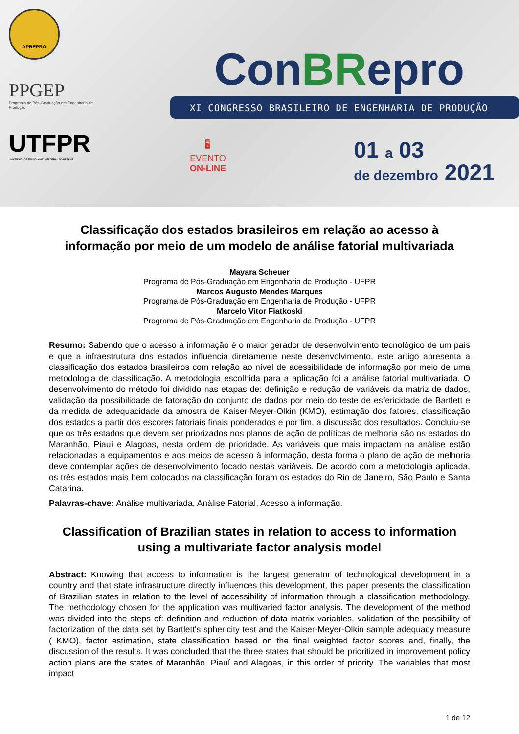APREPRO
PPGEP
Programa de Pós-Graduação em Engenharia de Produção
UTFPR
UNIVERSIDADE TECNOLÓGICA FEDERAL DO PARANÁ
ConBRepro
XI CONGRESSO BRASILEIRO DE ENGENHARIA DE PRODUÇÃO
🖥
EVENTO
ON-LINE
01 a 03
de dezembro 2021
Classificação dos estados brasileiros em relação ao acesso à informação por meio de um modelo de análise fatorial multivariada
Mayara Scheuer
Programa de Pós-Graduação em Engenharia de Produção - UFPR
Marcos Augusto Mendes Marques
Programa de Pós-Graduação em Engenharia de Produção - UFPR
Marcelo Vitor Fiatkoski
Programa de Pós-Graduação em Engenharia de Produção - UFPR
Resumo: Sabendo que o acesso à informação é o maior gerador de desenvolvimento tecnológico de um país e que a infraestrutura dos estados influencia diretamente neste desenvolvimento, este artigo apresenta a classificação dos estados brasileiros com relação ao nível de acessibilidade de informação por meio de uma metodologia de classificação. A metodologia escolhida para a aplicação foi a análise fatorial multivariada. O desenvolvimento do método foi dividido nas etapas de: definição e redução de variáveis da matriz de dados, validação da possibilidade de fatoração do conjunto de dados por meio do teste de esfericidade de Bartlett e da medida de adequacidade da amostra de Kaiser-Meyer-Olkin (KMO), estimação dos fatores, classificação dos estados a partir dos escores fatoriais finais ponderados e por fim, a discussão dos resultados. Concluiu-se que os três estados que devem ser priorizados nos planos de ação de políticas de melhoria são os estados do Maranhão, Piauí e Alagoas, nesta ordem de prioridade. As variáveis que mais impactam na análise estão relacionadas a equipamentos e aos meios de acesso à informação, desta forma o plano de ação de melhoria deve contemplar ações de desenvolvimento focado nestas variáveis. De acordo com a metodologia aplicada, os três estados mais bem colocados na classificação foram os estados do Rio de Janeiro, São Paulo e Santa Catarina.
Palavras-chave: Análise multivariada, Análise Fatorial, Acesso à informação.
Classification of Brazilian states in relation to access to information using a multivariate factor analysis model
Abstract: Knowing that access to information is the largest generator of technological development in a country and that state infrastructure directly influences this development, this paper presents the classification of Brazilian states in relation to the level of accessibility of information through a classification methodology. The methodology chosen for the application was multivaried factor analysis. The development of the method was divided into the steps of: definition and reduction of data matrix variables, validation of the possibility of factorization of the data set by Bartlett's sphericity test and the Kaiser-Meyer-Olkin sample adequacy measure ( KMO), factor estimation, state classification based on the final weighted factor scores and, finally, the discussion of the results. It was concluded that the three states that should be prioritized in improvement policy action plans are the states of Maranhão, Piauí and Alagoas, in this order of priority. The variables that most impact
1 de 12